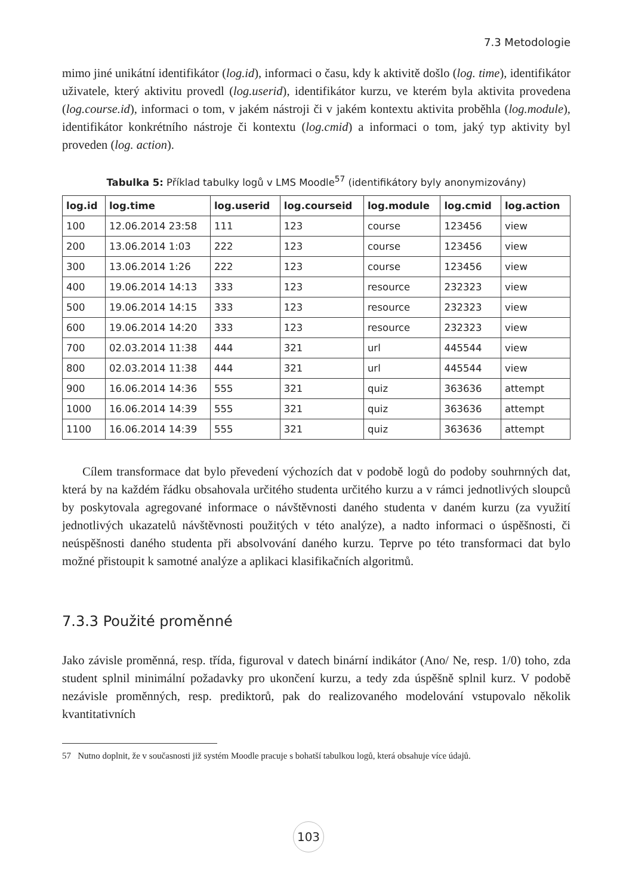7.3 Metodologie
mimo jiné unikátní identifikátor (log.id), informaci o času, kdy k aktivitě došlo (log. time), identifikátor uživatele, který aktivitu provedl (log.userid), identifikátor kurzu, ve kterém byla aktivita provedena (log.course.id), informaci o tom, v jakém nástroji či v jakém kontextu aktivita proběhla (log.module), identifikátor konkrétního nástroje či kontextu (log.cmid) a informaci o tom, jaký typ aktivity byl proveden (log. action).
Tabulka 5: Příklad tabulky logů v LMS Moodle<sup>57</sup> (identifikátory byly anonymizovány)
| log.id | log.time | log.userid | log.courseid | log.module | log.cmid | log.action |
| --- | --- | --- | --- | --- | --- | --- |
| 100 | 12.06.2014 23:58 | 111 | 123 | course | 123456 | view |
| 200 | 13.06.2014 1:03 | 222 | 123 | course | 123456 | view |
| 300 | 13.06.2014 1:26 | 222 | 123 | course | 123456 | view |
| 400 | 19.06.2014 14:13 | 333 | 123 | resource | 232323 | view |
| 500 | 19.06.2014 14:15 | 333 | 123 | resource | 232323 | view |
| 600 | 19.06.2014 14:20 | 333 | 123 | resource | 232323 | view |
| 700 | 02.03.2014 11:38 | 444 | 321 | url | 445544 | view |
| 800 | 02.03.2014 11:38 | 444 | 321 | url | 445544 | view |
| 900 | 16.06.2014 14:36 | 555 | 321 | quiz | 363636 | attempt |
| 1000 | 16.06.2014 14:39 | 555 | 321 | quiz | 363636 | attempt |
| 1100 | 16.06.2014 14:39 | 555 | 321 | quiz | 363636 | attempt |
Cílem transformace dat bylo převedení výchozích dat v podobě logů do podoby souhrnných dat, která by na každém řádku obsahovala určitého studenta určitého kurzu a v rámci jednotlivých sloupců by poskytovala agregované informace o návštěvnosti daného studenta v daném kurzu (za využití jednotlivých ukazatelů návštěvnosti použitých v této analýze), a nadto informaci o úspěšnosti, či neúspěšnosti daného studenta při absolvování daného kurzu. Teprve po této transformaci dat bylo možné přistoupit k samotné analýze a aplikaci klasifikačních algoritmů.
7.3.3 Použité proměnné
Jako závisle proměnná, resp. třída, figuroval v datech binární indikátor (Ano/ Ne, resp. 1/0) toho, zda student splnil minimální požadavky pro ukončení kurzu, a tedy zda úspěšně splnil kurz. V podobě nezávisle proměnných, resp. prediktorů, pak do realizovaného modelování vstupovalo několik kvantitativních
57 Nutno doplnit, že v současnosti již systém Moodle pracuje s bohatší tabulkou logů, která obsahuje více údajů.
103